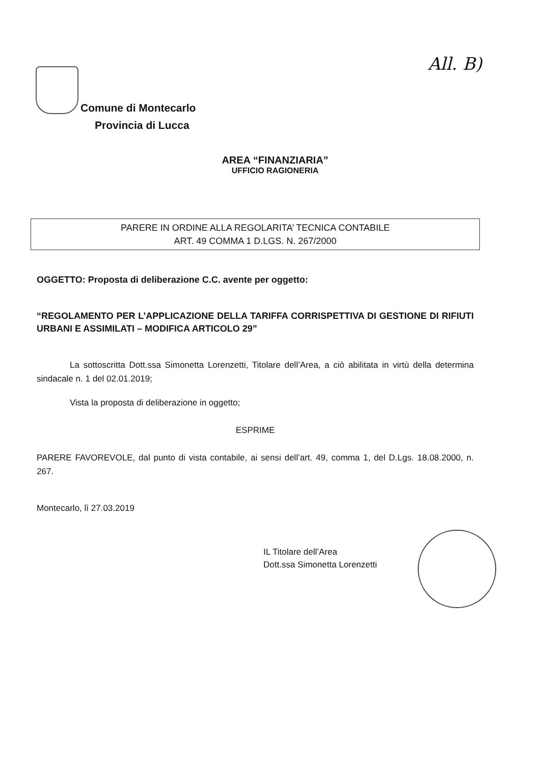All. B)
Comune di Montecarlo
Provincia di Lucca
AREA “FINANZIARIA”
UFFICIO RAGIONERIA
PARERE IN ORDINE ALLA REGOLARITA’ TECNICA CONTABILE
ART. 49 COMMA 1 D.LGS. N. 267/2000
OGGETTO: Proposta di deliberazione C.C. avente per oggetto:
“REGOLAMENTO PER L’APPLICAZIONE DELLA TARIFFA CORRISPETTIVA DI GESTIONE DI RIFIUTI URBANI E ASSIMILATI – MODIFICA ARTICOLO 29”
La sottoscritta Dott.ssa Simonetta Lorenzetti, Titolare dell’Area, a ciò abilitata in virtù della determina sindacale n. 1 del 02.01.2019;
Vista la proposta di deliberazione in oggetto;
ESPRIME
PARERE FAVOREVOLE, dal punto di vista contabile, ai sensi dell’art. 49, comma 1, del D.Lgs. 18.08.2000, n. 267.
Montecarlo, lì 27.03.2019
IL Titolare dell’Area
Dott.ssa Simonetta Lorenzetti